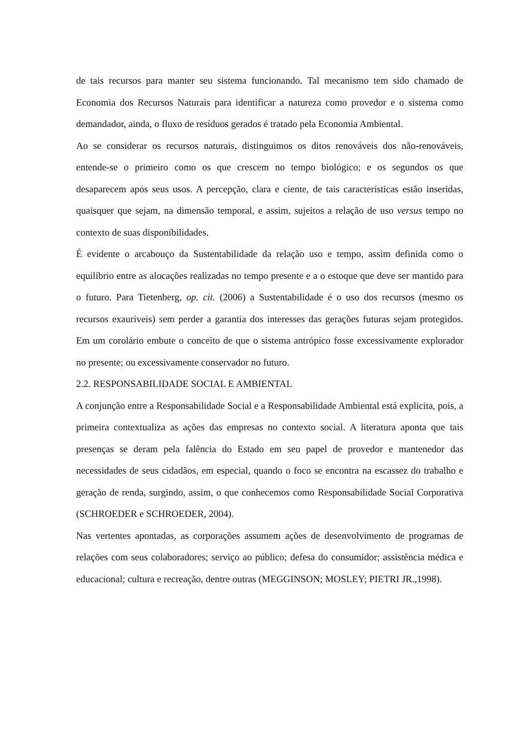de tais recursos para manter seu sistema funcionando. Tal mecanismo tem sido chamado de Economia dos Recursos Naturais para identificar a natureza como provedor e o sistema como demandador, ainda, o fluxo de resíduos gerados é tratado pela Economia Ambiental.
Ao se considerar os recursos naturais, distinguimos os ditos renováveis dos não-renováveis, entende-se o primeiro como os que crescem no tempo biológico; e os segundos os que desaparecem após seus usos. A percepção, clara e ciente, de tais características estão inseridas, quaisquer que sejam, na dimensão temporal, e assim, sujeitos a relação de uso versus tempo no contexto de suas disponibilidades.
É evidente o arcabouço da Sustentabilidade da relação uso e tempo, assim definida como o equilíbrio entre as alocações realizadas no tempo presente e a o estoque que deve ser mantido para o futuro. Para Tietenberg, op. cit. (2006) a Sustentabilidade é o uso dos recursos (mesmo os recursos exauríveis) sem perder a garantia dos interesses das gerações futuras sejam protegidos. Em um corolário embute o conceito de que o sistema antrópico fosse excessivamente explorador no presente; ou excessivamente conservador no futuro.
2.2. RESPONSABILIDADE SOCIAL E AMBIENTAL
A conjunção entre a Responsabilidade Social e a Responsabilidade Ambiental está explicita, pois, a primeira contextualiza as ações das empresas no contexto social. A literatura aponta que tais presenças se deram pela falência do Estado em seu papel de provedor e mantenedor das necessidades de seus cidadãos, em especial, quando o foco se encontra na escassez do trabalho e geração de renda, surgindo, assim, o que conhecemos como Responsabilidade Social Corporativa (SCHROEDER e SCHROEDER, 2004).
Nas vertentes apontadas, as corporações assumem ações de desenvolvimento de programas de relações com seus colaboradores; serviço ao público; defesa do consumidor; assistência médica e educacional; cultura e recreação, dentre outras (MEGGINSON; MOSLEY; PIETRI JR.,1998).